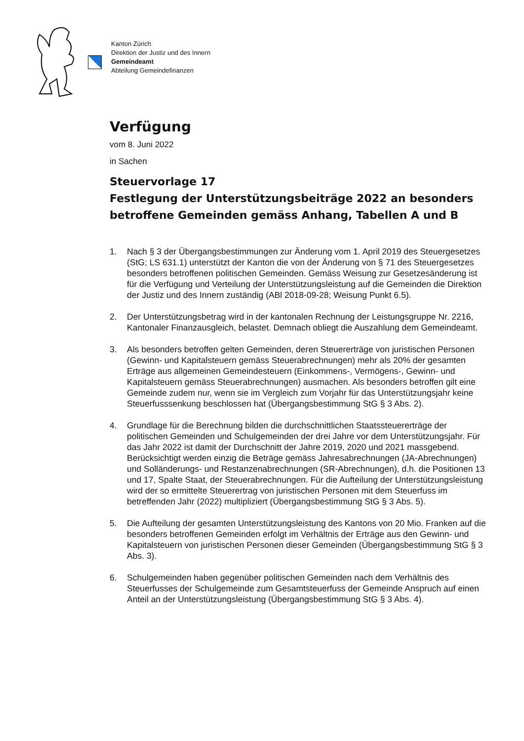Kanton Zürich
Direktion der Justiz und des Innern
Gemeindeamt
Abteilung Gemeindefinanzen
Verfügung
vom 8. Juni 2022
in Sachen
Steuervorlage 17
Festlegung der Unterstützungsbeiträge 2022 an besonders betroffene Gemeinden gemäss Anhang, Tabellen A und B
1. Nach § 3 der Übergangsbestimmungen zur Änderung vom 1. April 2019 des Steuergesetzes (StG; LS 631.1) unterstützt der Kanton die von der Änderung von § 71 des Steuergesetzes besonders betroffenen politischen Gemeinden. Gemäss Weisung zur Gesetzesänderung ist für die Verfügung und Verteilung der Unterstützungsleistung auf die Gemeinden die Direktion der Justiz und des Innern zuständig (ABl 2018-09-28; Weisung Punkt 6.5).
2. Der Unterstützungsbetrag wird in der kantonalen Rechnung der Leistungsgruppe Nr. 2216, Kantonaler Finanzausgleich, belastet. Demnach obliegt die Auszahlung dem Gemeindeamt.
3. Als besonders betroffen gelten Gemeinden, deren Steuererträge von juristischen Personen (Gewinn- und Kapitalsteuern gemäss Steuerabrechnungen) mehr als 20% der gesamten Erträge aus allgemeinen Gemeindesteuern (Einkommens-, Vermögens-, Gewinn- und Kapitalsteuern gemäss Steuerabrechnungen) ausmachen. Als besonders betroffen gilt eine Gemeinde zudem nur, wenn sie im Vergleich zum Vorjahr für das Unterstützungsjahr keine Steuerfusssenkung beschlossen hat (Übergangsbestimmung StG § 3 Abs. 2).
4. Grundlage für die Berechnung bilden die durchschnittlichen Staatssteuererträge der politischen Gemeinden und Schulgemeinden der drei Jahre vor dem Unterstützungsjahr. Für das Jahr 2022 ist damit der Durchschnitt der Jahre 2019, 2020 und 2021 massgebend. Berücksichtigt werden einzig die Beträge gemäss Jahresabrechnungen (JA-Abrechnungen) und Solländerungs- und Restanzenabrechnungen (SR-Abrechnungen), d.h. die Positionen 13 und 17, Spalte Staat, der Steuerabrechnungen. Für die Aufteilung der Unterstützungsleistung wird der so ermittelte Steuerertrag von juristischen Personen mit dem Steuerfuss im betreffenden Jahr (2022) multipliziert (Übergangsbestimmung StG § 3 Abs. 5).
5. Die Aufteilung der gesamten Unterstützungsleistung des Kantons von 20 Mio. Franken auf die besonders betroffenen Gemeinden erfolgt im Verhältnis der Erträge aus den Gewinn- und Kapitalsteuern von juristischen Personen dieser Gemeinden (Übergangsbestimmung StG § 3 Abs. 3).
6. Schulgemeinden haben gegenüber politischen Gemeinden nach dem Verhältnis des Steuerfusses der Schulgemeinde zum Gesamtsteuerfuss der Gemeinde Anspruch auf einen Anteil an der Unterstützungsleistung (Übergangsbestimmung StG § 3 Abs. 4).